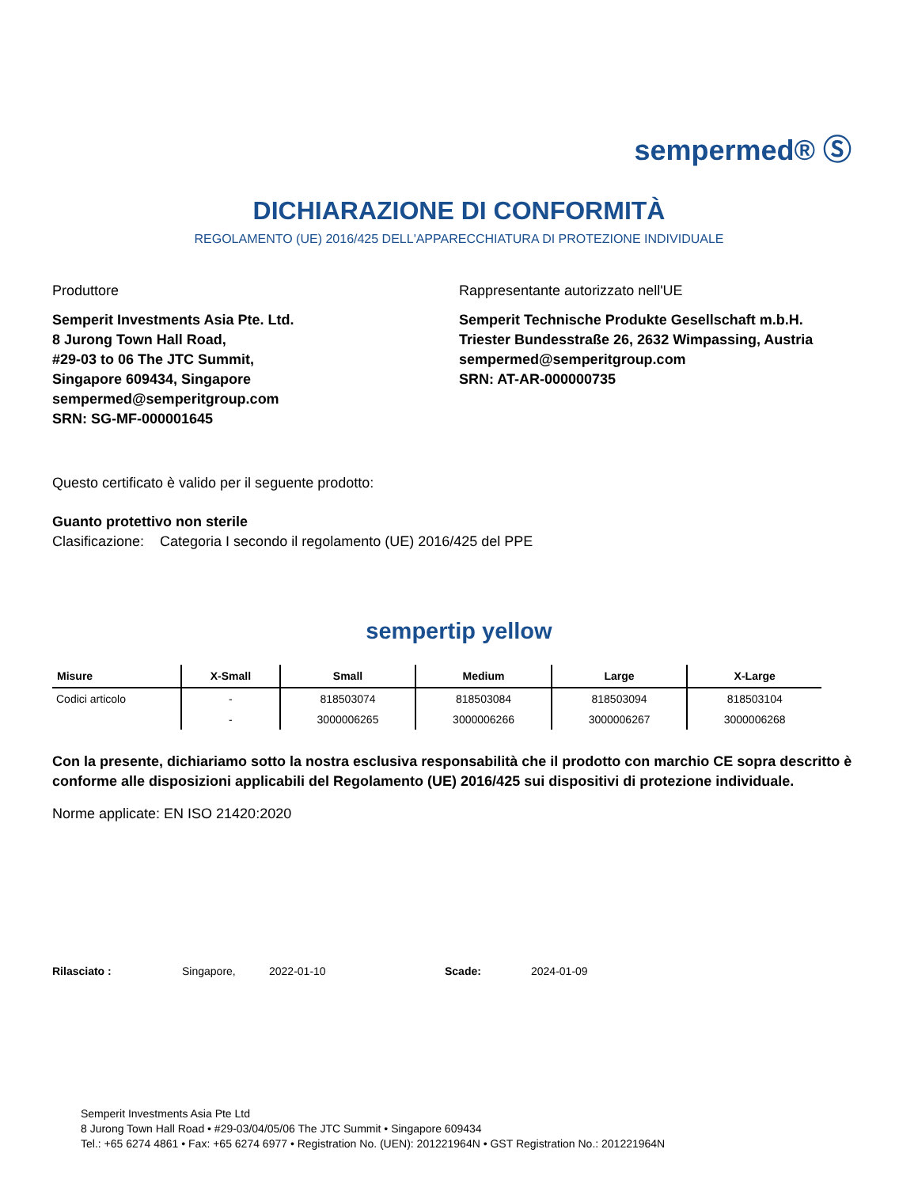sempermed® Ⓢ
DICHIARAZIONE DI CONFORMITÀ
REGOLAMENTO (UE) 2016/425 DELL'APPARECCHIATURA DI PROTEZIONE INDIVIDUALE
Produttore
Semperit Investments Asia Pte. Ltd.
8 Jurong Town Hall Road,
#29-03 to 06 The JTC Summit,
Singapore 609434, Singapore
sempermed@semperitgroup.com
SRN: SG-MF-000001645
Rappresentante autorizzato nell'UE
Semperit Technische Produkte Gesellschaft m.b.H.
Triester Bundesstraße 26, 2632 Wimpassing, Austria
sempermed@semperitgroup.com
SRN: AT-AR-000000735
Questo certificato è valido per il seguente prodotto:
Guanto protettivo non sterile
Clasificazione: Categoria I secondo il regolamento (UE) 2016/425 del PPE
sempertip yellow
| Misure | X-Small | Small | Medium | Large | X-Large |
| --- | --- | --- | --- | --- | --- |
| Codici articolo | - | 818503074 | 818503084 | 818503094 | 818503104 |
| | - | 3000006265 | 3000006266 | 3000006267 | 3000006268 |
Con la presente, dichiariamo sotto la nostra esclusiva responsabilità che il prodotto con marchio CE sopra descritto è conforme alle disposizioni applicabili del Regolamento (UE) 2016/425 sui dispositivi di protezione individuale.
Norme applicate: EN ISO 21420:2020
Rilasciato : Singapore, 2022-01-10 Scade: 2024-01-09
Semperit Investments Asia Pte Ltd
8 Jurong Town Hall Road • #29-03/04/05/06 The JTC Summit • Singapore 609434
Tel.: +65 6274 4861 • Fax: +65 6274 6977 • Registration No. (UEN): 201221964N • GST Registration No.: 201221964N